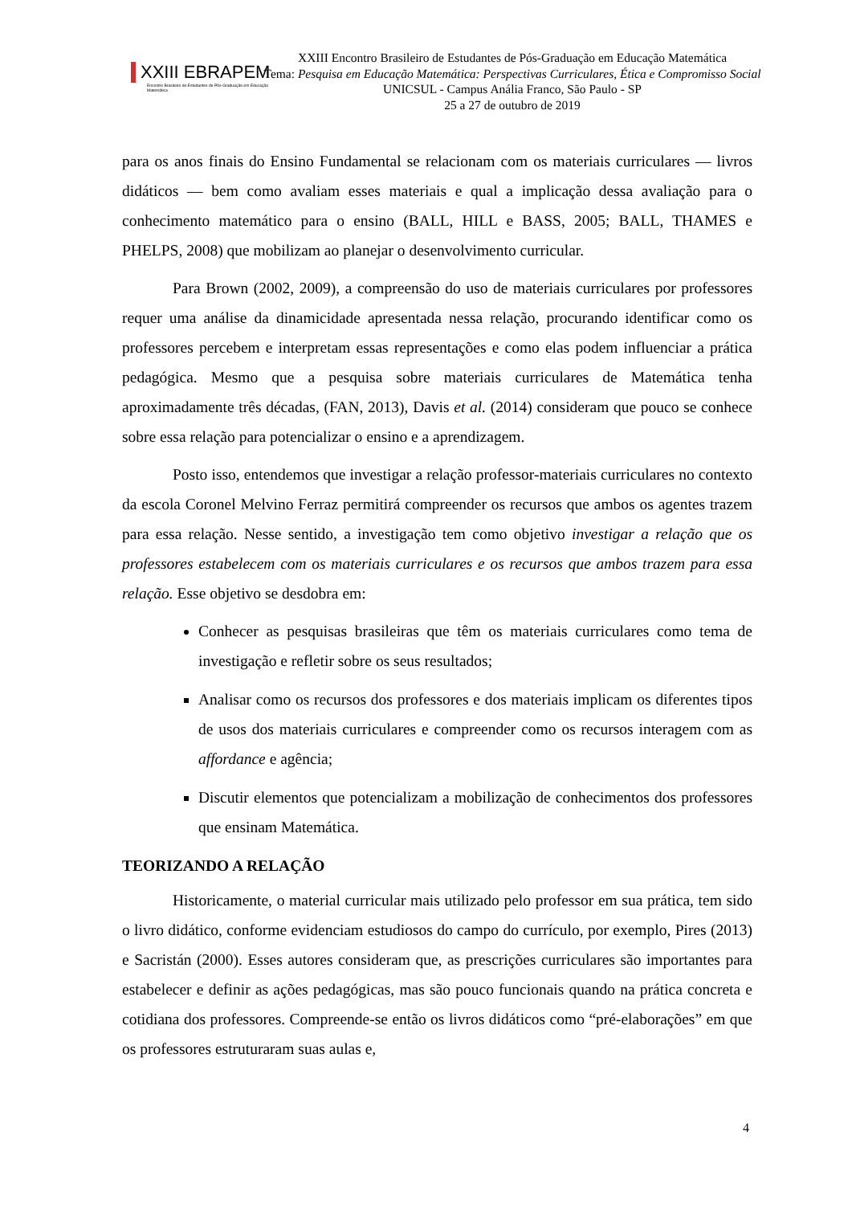XXIII EBRAPEM
Encontro Brasileiro de Estudantes de Pós-Graduação em Educação Matemática
XXIII Encontro Brasileiro de Estudantes de Pós-Graduação em Educação Matemática
Tema: Pesquisa em Educação Matemática: Perspectivas Curriculares, Ética e Compromisso Social
UNICSUL - Campus Anália Franco, São Paulo - SP
25 a 27 de outubro de 2019
para os anos finais do Ensino Fundamental se relacionam com os materiais curriculares — livros didáticos — bem como avaliam esses materiais e qual a implicação dessa avaliação para o conhecimento matemático para o ensino (BALL, HILL e BASS, 2005; BALL, THAMES e PHELPS, 2008) que mobilizam ao planejar o desenvolvimento curricular.
Para Brown (2002, 2009), a compreensão do uso de materiais curriculares por professores requer uma análise da dinamicidade apresentada nessa relação, procurando identificar como os professores percebem e interpretam essas representações e como elas podem influenciar a prática pedagógica. Mesmo que a pesquisa sobre materiais curriculares de Matemática tenha aproximadamente três décadas, (FAN, 2013), Davis et al. (2014) consideram que pouco se conhece sobre essa relação para potencializar o ensino e a aprendizagem.
Posto isso, entendemos que investigar a relação professor-materiais curriculares no contexto da escola Coronel Melvino Ferraz permitirá compreender os recursos que ambos os agentes trazem para essa relação. Nesse sentido, a investigação tem como objetivo investigar a relação que os professores estabelecem com os materiais curriculares e os recursos que ambos trazem para essa relação. Esse objetivo se desdobra em:
Conhecer as pesquisas brasileiras que têm os materiais curriculares como tema de investigação e refletir sobre os seus resultados;
Analisar como os recursos dos professores e dos materiais implicam os diferentes tipos de usos dos materiais curriculares e compreender como os recursos interagem com as affordance e agência;
Discutir elementos que potencializam a mobilização de conhecimentos dos professores que ensinam Matemática.
TEORIZANDO A RELAÇÃO
Historicamente, o material curricular mais utilizado pelo professor em sua prática, tem sido o livro didático, conforme evidenciam estudiosos do campo do currículo, por exemplo, Pires (2013) e Sacristán (2000). Esses autores consideram que, as prescrições curriculares são importantes para estabelecer e definir as ações pedagógicas, mas são pouco funcionais quando na prática concreta e cotidiana dos professores. Compreende-se então os livros didáticos como “pré-elaborações” em que os professores estruturaram suas aulas e,
4